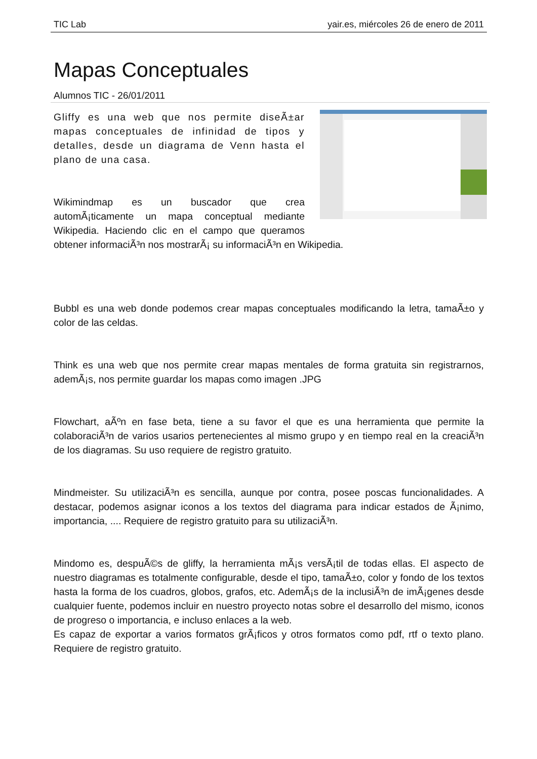TIC Lab yair.es, miércoles 26 de enero de 2011
Mapas Conceptuales
Alumnos TIC - 26/01/2011
Gliffy es una web que nos permite diseÃ±ar mapas conceptuales de infinidad de tipos y detalles, desde un diagrama de Venn hasta el plano de una casa.
Wikimindmap es un buscador que crea automÃ¡ticamente un mapa conceptual mediante Wikipedia. Haciendo clic en el campo que queramos obtener informaciÃ³n nos mostrarÃ¡ su informaciÃ³n en Wikipedia.
Bubbl es una web donde podemos crear mapas conceptuales modificando la letra, tamaÃ±o y color de las celdas.
Think es una web que nos permite crear mapas mentales de forma gratuita sin registrarnos, ademÃ¡s, nos permite guardar los mapas como imagen .JPG
Flowchart, aÃºn en fase beta, tiene a su favor el que es una herramienta que permite la colaboraciÃ³n de varios usarios pertenecientes al mismo grupo y en tiempo real en la creaciÃ³n de los diagramas. Su uso requiere de registro gratuito.
Mindmeister. Su utilizaciÃ³n es sencilla, aunque por contra, posee poscas funcionalidades. A destacar, podemos asignar iconos a los textos del diagrama para indicar estados de Ã¡nimo, importancia, .... Requiere de registro gratuito para su utilizaciÃ³n.
Mindomo es, despuÃ©s de gliffy, la herramienta mÃ¡s versÃ¡til de todas ellas. El aspecto de nuestro diagramas es totalmente configurable, desde el tipo, tamaÃ±o, color y fondo de los textos hasta la forma de los cuadros, globos, grafos, etc. AdemÃ¡s de la inclusiÃ³n de imÃ¡genes desde cualquier fuente, podemos incluir en nuestro proyecto notas sobre el desarrollo del mismo, iconos de progreso o importancia, e incluso enlaces a la web.
Es capaz de exportar a varios formatos grÃ¡ficos y otros formatos como pdf, rtf o texto plano. Requiere de registro gratuito.